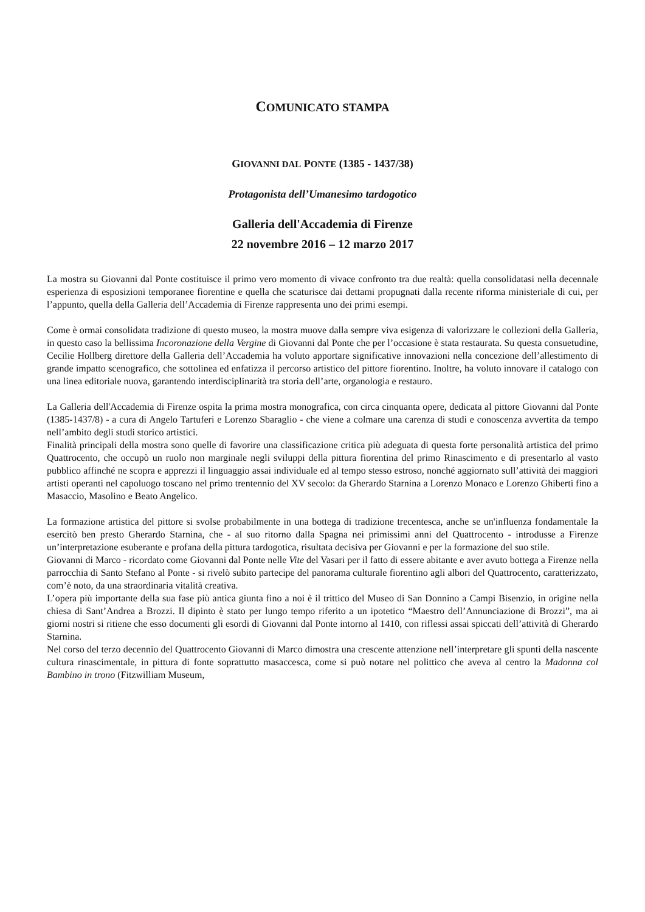COMUNICATO STAMPA
GIOVANNI DAL PONTE (1385 - 1437/38)
Protagonista dell’Umanesimo tardogotico
Galleria dell'Accademia di Firenze
22 novembre 2016 – 12 marzo 2017
La mostra su Giovanni dal Ponte costituisce il primo vero momento di vivace confronto tra due realtà: quella consolidatasi nella decennale esperienza di esposizioni temporanee fiorentine e quella che scaturisce dai dettami propugnati dalla recente riforma ministeriale di cui, per l’appunto, quella della Galleria dell’Accademia di Firenze rappresenta uno dei primi esempi.
Come è ormai consolidata tradizione di questo museo, la mostra muove dalla sempre viva esigenza di valorizzare le collezioni della Galleria, in questo caso la bellissima Incoronazione della Vergine di Giovanni dal Ponte che per l’occasione è stata restaurata. Su questa consuetudine, Cecilie Hollberg direttore della Galleria dell’Accademia ha voluto apportare significative innovazioni nella concezione dell’allestimento di grande impatto scenografico, che sottolinea ed enfatizza il percorso artistico del pittore fiorentino. Inoltre, ha voluto innovare il catalogo con una linea editoriale nuova, garantendo interdisciplinarità tra storia dell’arte, organologia e restauro.
La Galleria dell'Accademia di Firenze ospita la prima mostra monografica, con circa cinquanta opere, dedicata al pittore Giovanni dal Ponte (1385-1437/8) - a cura di Angelo Tartuferi e Lorenzo Sbaraglio - che viene a colmare una carenza di studi e conoscenza avvertita da tempo nell’ambito degli studi storico artistici.
Finalità principali della mostra sono quelle di favorire una classificazione critica più adeguata di questa forte personalità artistica del primo Quattrocento, che occupò un ruolo non marginale negli sviluppi della pittura fiorentina del primo Rinascimento e di presentarlo al vasto pubblico affinché ne scopra e apprezzi il linguaggio assai individuale ed al tempo stesso estroso, nonché aggiornato sull’attività dei maggiori artisti operanti nel capoluogo toscano nel primo trentennio del XV secolo: da Gherardo Starnina a Lorenzo Monaco e Lorenzo Ghiberti fino a Masaccio, Masolino e Beato Angelico.
La formazione artistica del pittore si svolse probabilmente in una bottega di tradizione trecentesca, anche se un'influenza fondamentale la esercitò ben presto Gherardo Starnina, che - al suo ritorno dalla Spagna nei primissimi anni del Quattrocento - introdusse a Firenze un’interpretazione esuberante e profana della pittura tardogotica, risultata decisiva per Giovanni e per la formazione del suo stile.
Giovanni di Marco - ricordato come Giovanni dal Ponte nelle Vite del Vasari per il fatto di essere abitante e aver avuto bottega a Firenze nella parrocchia di Santo Stefano al Ponte - si rivelò subito partecipe del panorama culturale fiorentino agli albori del Quattrocento, caratterizzato, com’è noto, da una straordinaria vitalità creativa.
L’opera più importante della sua fase più antica giunta fino a noi è il trittico del Museo di San Donnino a Campi Bisenzio, in origine nella chiesa di Sant’Andrea a Brozzi. Il dipinto è stato per lungo tempo riferito a un ipotetico “Maestro dell’Annunciazione di Brozzi”, ma ai giorni nostri si ritiene che esso documenti gli esordi di Giovanni dal Ponte intorno al 1410, con riflessi assai spiccati dell’attività di Gherardo Starnina.
Nel corso del terzo decennio del Quattrocento Giovanni di Marco dimostra una crescente attenzione nell’interpretare gli spunti della nascente cultura rinascimentale, in pittura di fonte soprattutto masaccesca, come si può notare nel polittico che aveva al centro la Madonna col Bambino in trono (Fitzwilliam Museum,